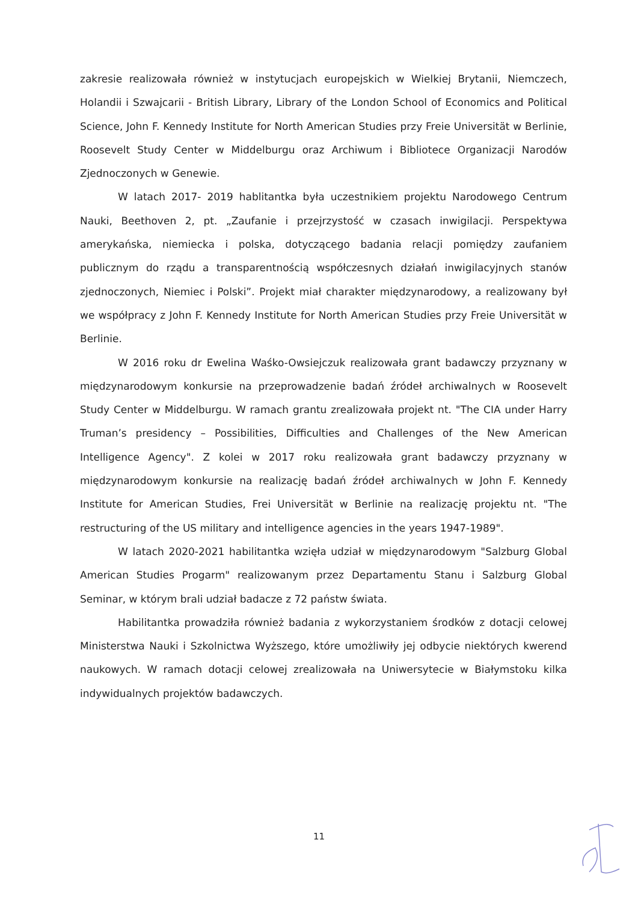zakresie realizowała również w instytucjach europejskich w Wielkiej Brytanii, Niemczech, Holandii i Szwajcarii - British Library, Library of the London School of Economics and Political Science, John F. Kennedy Institute for North American Studies przy Freie Universität w Berlinie, Roosevelt Study Center w Middelburgu oraz Archiwum i Bibliotece Organizacji Narodów Zjednoczonych w Genewie.
W latach 2017- 2019 hablitantka była uczestnikiem projektu Narodowego Centrum Nauki, Beethoven 2, pt. „Zaufanie i przejrzystość w czasach inwigilacji. Perspektywa amerykańska, niemiecka i polska, dotyczącego badania relacji pomiędzy zaufaniem publicznym do rządu a transparentnością współczesnych działań inwigilacyjnych stanów zjednoczonych, Niemiec i Polski”. Projekt miał charakter międzynarodowy, a realizowany był we współpracy z John F. Kennedy Institute for North American Studies przy Freie Universität w Berlinie.
W 2016 roku dr Ewelina Waśko-Owsiejczuk realizowała grant badawczy przyznany w międzynarodowym konkursie na przeprowadzenie badań źródeł archiwalnych w Roosevelt Study Center w Middelburgu. W ramach grantu zrealizowała projekt nt. "The CIA under Harry Truman’s presidency – Possibilities, Difficulties and Challenges of the New American Intelligence Agency". Z kolei w 2017 roku realizowała grant badawczy przyznany w międzynarodowym konkursie na realizację badań źródeł archiwalnych w John F. Kennedy Institute for American Studies, Frei Universität w Berlinie na realizację projektu nt. "The restructuring of the US military and intelligence agencies in the years 1947-1989".
W latach 2020-2021 habilitantka wzięła udział w międzynarodowym "Salzburg Global American Studies Progarm" realizowanym przez Departamentu Stanu i Salzburg Global Seminar, w którym brali udział badacze z 72 państw świata.
Habilitantka prowadziła również badania z wykorzystaniem środków z dotacji celowej Ministerstwa Nauki i Szkolnictwa Wyższego, które umożliwiły jej odbycie niektórych kwerend naukowych. W ramach dotacji celowej zrealizowała na Uniwersytecie w Białymstoku kilka indywidualnych projektów badawczych.
11